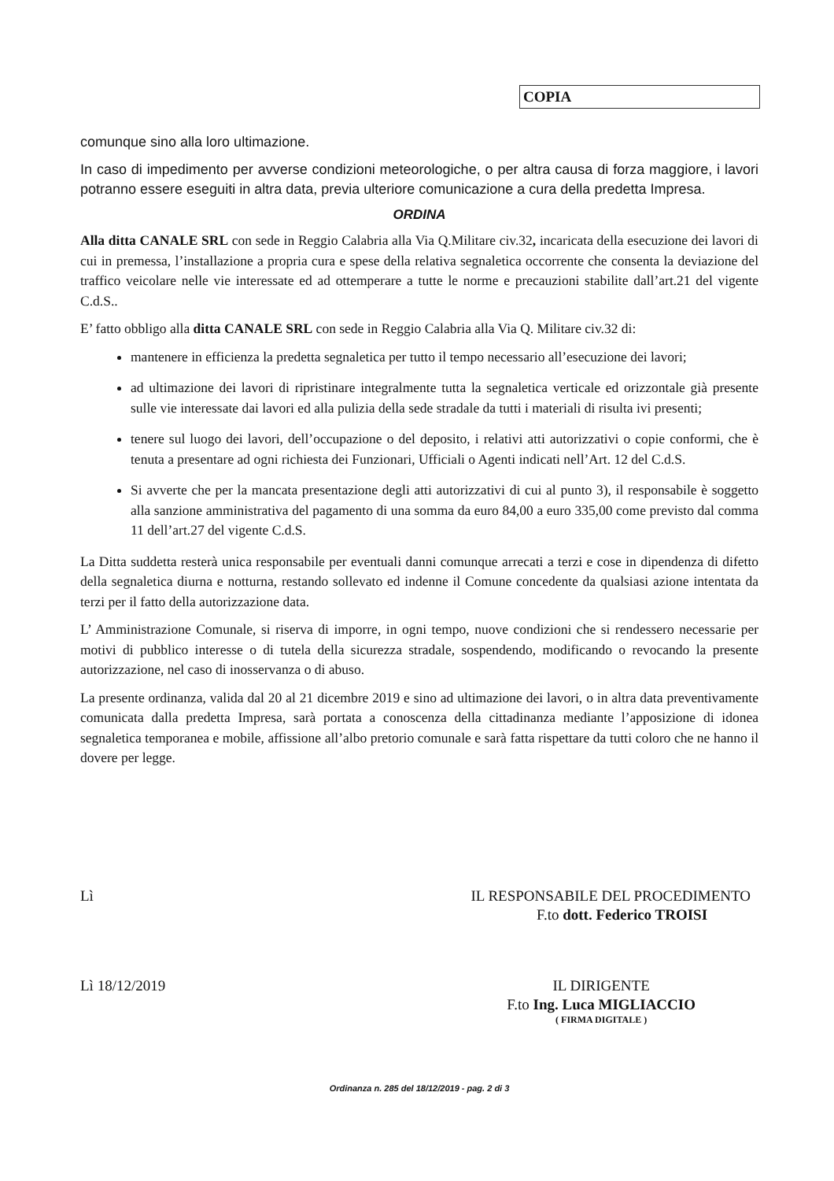COPIA
comunque sino alla loro ultimazione.
In caso di impedimento per avverse condizioni meteorologiche, o per altra causa di forza maggiore, i lavori potranno essere eseguiti in altra data, previa ulteriore comunicazione a cura della predetta Impresa.
ORDINA
Alla ditta CANALE SRL con sede in Reggio Calabria alla Via Q.Militare civ.32, incaricata della esecuzione dei lavori di cui in premessa, l’installazione a propria cura e spese della relativa segnaletica occorrente che consenta la deviazione del traffico veicolare nelle vie interessate ed ad ottemperare a tutte le norme e precauzioni stabilite dall’art.21 del vigente C.d.S..
E’ fatto obbligo alla ditta CANALE SRL con sede in Reggio Calabria alla Via Q. Militare civ.32 di:
mantenere in efficienza la predetta segnaletica per tutto il tempo necessario all’esecuzione dei lavori;
ad ultimazione dei lavori di ripristinare integralmente tutta la segnaletica verticale ed orizzontale già presente sulle vie interessate dai lavori ed alla pulizia della sede stradale da tutti i materiali di risulta ivi presenti;
tenere sul luogo dei lavori, dell’occupazione o del deposito, i relativi atti autorizzativi o copie conformi, che è tenuta a presentare ad ogni richiesta dei Funzionari, Ufficiali o Agenti indicati nell’Art. 12 del C.d.S.
Si avverte che per la mancata presentazione degli atti autorizzativi di cui al punto 3), il responsabile è soggetto alla sanzione amministrativa del pagamento di una somma da euro 84,00 a euro 335,00 come previsto dal comma 11 dell’art.27 del vigente C.d.S.
La Ditta suddetta resterà unica responsabile per eventuali danni comunque arrecati a terzi e cose in dipendenza di difetto della segnaletica diurna e notturna, restando sollevato ed indenne il Comune concedente da qualsiasi azione intentata da terzi per il fatto della autorizzazione data.
L’ Amministrazione Comunale, si riserva di imporre, in ogni tempo, nuove condizioni che si rendessero necessarie per motivi di pubblico interesse o di tutela della sicurezza stradale, sospendendo, modificando o revocando la presente autorizzazione, nel caso di inosservanza o di abuso.
La presente ordinanza, valida dal 20 al 21 dicembre 2019 e sino ad ultimazione dei lavori, o in altra data preventivamente comunicata dalla predetta Impresa, sarà portata a conoscenza della cittadinanza mediante l’apposizione di idonea segnaletica temporanea e mobile, affissione all’albo pretorio comunale e sarà fatta rispettare da tutti coloro che ne hanno il dovere per legge.
Lì IL RESPONSABILE DEL PROCEDIMENTO
F.to dott. Federico TROISI
Lì 18/12/2019 IL DIRIGENTE
F.to Ing. Luca MIGLIACCIO
( FIRMA DIGITALE )
Ordinanza n. 285 del 18/12/2019 - pag. 2 di 3